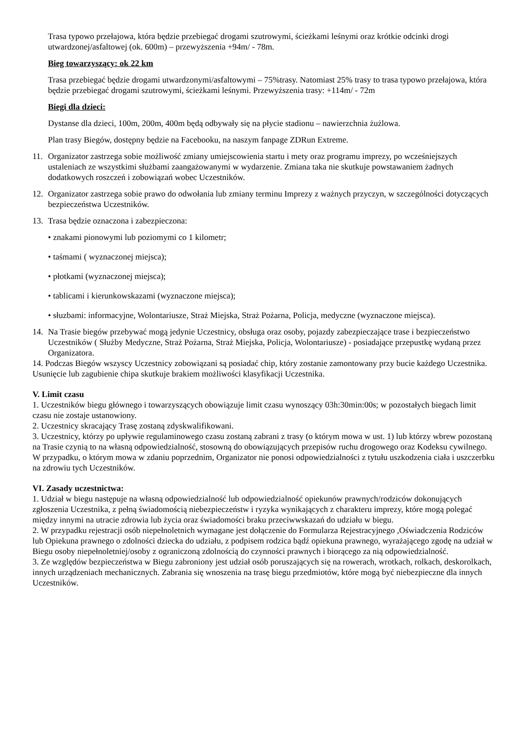Trasa typowo przełajowa, która będzie przebiegać drogami szutrowymi, ścieżkami leśnymi oraz krótkie odcinki drogi utwardzonej/asfaltowej (ok. 600m) – przewyższenia +94m/ - 78m.
Bieg towarzyszący: ok 22 km
Trasa przebiegać będzie drogami utwardzonymi/asfaltowymi – 75%trasy. Natomiast 25% trasy to trasa typowo przełajowa, która będzie przebiegać drogami szutrowymi, ścieżkami leśnymi. Przewyższenia trasy: +114m/ - 72m
Biegi dla dzieci:
Dystanse dla dzieci, 100m, 200m, 400m będą odbywały się na płycie stadionu – nawierzchnia żużlowa.
Plan trasy Biegów, dostępny będzie na Facebooku, na naszym fanpage ZDRun Extreme.
11. Organizator zastrzega sobie możliwość zmiany umiejscowienia startu i mety oraz programu imprezy, po wcześniejszych ustaleniach ze wszystkimi służbami zaangażowanymi w wydarzenie. Zmiana taka nie skutkuje powstawaniem żadnych dodatkowych roszczeń i zobowiązań wobec Uczestników.
12. Organizator zastrzega sobie prawo do odwołania lub zmiany terminu Imprezy z ważnych przyczyn, w szczególności dotyczących bezpieczeństwa Uczestników.
13. Trasa będzie oznaczona i zabezpieczona:
• znakami pionowymi lub poziomymi co 1 kilometr;
• taśmami ( wyznaczonej miejsca);
• płotkami (wyznaczonej miejsca);
• tablicami i kierunkowskazami (wyznaczone miejsca);
• słuzbami: informacyjne, Wolontariusze, Straż Miejska, Straż Pożarna, Policja, medyczne (wyznaczone miejsca).
14. Na Trasie biegów przebywać mogą jedynie Uczestnicy, obsługa oraz osoby, pojazdy zabezpieczające trase i bezpieczeństwo Uczestników ( Służby Medyczne, Straż Pożarna, Straż Miejska, Policja, Wolontariusze) - posiadające przepustkę wydaną przez Organizatora.
14. Podczas Biegów wszyscy Uczestnicy zobowiązani są posiadać chip, który zostanie zamontowany przy bucie każdego Uczestnika. Usunięcie lub zagubienie chipa skutkuje brakiem możliwości klasyfikacji Uczestnika.
V. Limit czasu
1. Uczestników biegu głównego i towarzyszących obowiązuje limit czasu wynoszący 03h:30min:00s; w pozostałych biegach limit czasu nie zostaje ustanowiony.
2. Uczestnicy skracający Trasę zostaną zdyskwalifikowani.
3. Uczestnicy, którzy po upływie regulaminowego czasu zostaną zabrani z trasy (o którym mowa w ust. 1) lub którzy wbrew pozostaną na Trasie czynią to na własną odpowiedzialność, stosowną do obowiązujących przepisów ruchu drogowego oraz Kodeksu cywilnego. W przypadku, o którym mowa w zdaniu poprzednim, Organizator nie ponosi odpowiedzialności z tytułu uszkodzenia ciała i uszczerbku na zdrowiu tych Uczestników.
VI. Zasady uczestnictwa:
1. Udział w biegu następuje na własną odpowiedzialność lub odpowiedzialność opiekunów prawnych/rodziców dokonujących zgłoszenia Uczestnika, z pełną świadomością niebezpieczeństw i ryzyka wynikających z charakteru imprezy, które mogą polegać między innymi na utracie zdrowia lub życia oraz świadomości braku przeciwwskazań do udziału w biegu.
2. W przypadku rejestracji osób niepełnoletnich wymagane jest dołączenie do Formularza Rejestracyjnego ,Oświadczenia Rodziców lub Opiekuna prawnego o zdolności dziecka do udziału, z podpisem rodzica bądź opiekuna prawnego, wyrażającego zgodę na udział w Biegu osoby niepełnoletniej/osoby z ograniczoną zdolnością do czynności prawnych i biorącego za nią odpowiedzialność.
3. Ze względów bezpieczeństwa w Biegu zabroniony jest udział osób poruszających się na rowerach, wrotkach, rolkach, deskorolkach, innych urządzeniach mechanicznych. Zabrania się wnoszenia na trasę biegu przedmiotów, które mogą być niebezpieczne dla innych Uczestników.